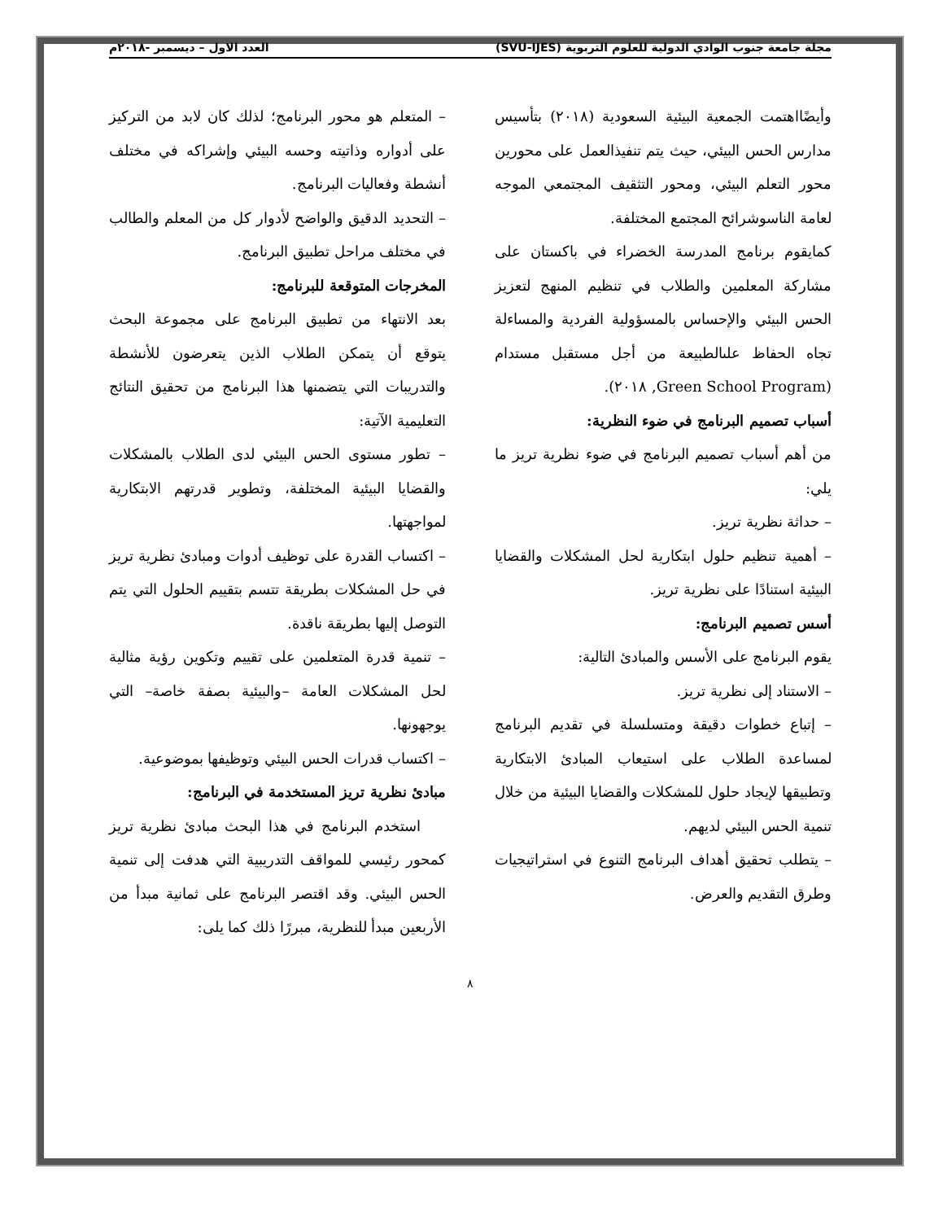مجلة جامعة جنوب الوادي الدولية للعلوم التربوية (SVU-IJES) العدد الاول – ديسمبر -٢٠١٨م
وأيضًااهتمت الجمعية البيئية السعودية (٢٠١٨) بتأسيس مدارس الحس البيئي، حيث يتم تنفيذالعمل على محورين محور التعلم البيئي، ومحور التثقيف المجتمعي الموجه لعامة الناسوشرائح المجتمع المختلفة.
كمايقوم برنامج المدرسة الخضراء في باكستان على مشاركة المعلمين والطلاب في تنظيم المنهج لتعزيز الحس البيئي والإحساس بالمسؤولية الفردية والمساءلة تجاه الحفاظ علىالطبيعة من أجل مستقبل مستدام (Green School Program, ٢٠١٨).
أسباب تصميم البرنامج في ضوء النظرية:
من أهم أسباب تصميم البرنامج في ضوء نظرية تريز ما يلي:
– حداثة نظرية تريز.
– أهمية تنظيم حلول ابتكارية لحل المشكلات والقضايا البيئية استنادًا على نظرية تريز.
أسس تصميم البرنامج:
يقوم البرنامج على الأسس والمبادئ التالية:
– الاستناد إلى نظرية تريز.
– إتباع خطوات دقيقة ومتسلسلة في تقديم البرنامج لمساعدة الطلاب على استيعاب المبادئ الابتكارية وتطبيقها لإيجاد حلول للمشكلات والقضايا البيئية من خلال تنمية الحس البيئي لديهم.
– يتطلب تحقيق أهداف البرنامج التنوع في استراتيجيات وطرق التقديم والعرض.
– المتعلم هو محور البرنامج؛ لذلك كان لابد من التركيز على أدواره وذاتيته وحسه البيئي وإشراكه في مختلف أنشطة وفعاليات البرنامج.
– التحديد الدقيق والواضح لأدوار كل من المعلم والطالب في مختلف مراحل تطبيق البرنامج.
المخرجات المتوقعة للبرنامج:
بعد الانتهاء من تطبيق البرنامج على مجموعة البحث يتوقع أن يتمكن الطلاب الذين يتعرضون للأنشطة والتدريبات التي يتضمنها هذا البرنامج من تحقيق النتائج التعليمية الآتية:
– تطور مستوى الحس البيئي لدى الطلاب بالمشكلات والقضايا البيئية المختلفة، وتطوير قدرتهم الابتكارية لمواجهتها.
– اكتساب القدرة على توظيف أدوات ومبادئ نظرية تريز في حل المشكلات بطريقة تتسم بتقييم الحلول التي يتم التوصل إليها بطريقة ناقدة.
– تنمية قدرة المتعلمين على تقييم وتكوين رؤية مثالية لحل المشكلات العامة –والبيئية بصفة خاصة– التي يوجهونها.
– اكتساب قدرات الحس البيئي وتوظيفها بموضوعية.
مبادئ نظرية تريز المستخدمة في البرنامج:
استخدم البرنامج في هذا البحث مبادئ نظرية تريز كمحور رئيسي للمواقف التدريبية التي هدفت إلى تنمية الحس البيئي. وقد اقتصر البرنامج على ثمانية مبدأ من الأربعين مبدأ للنظرية، مبررًا ذلك كما يلى:
٨